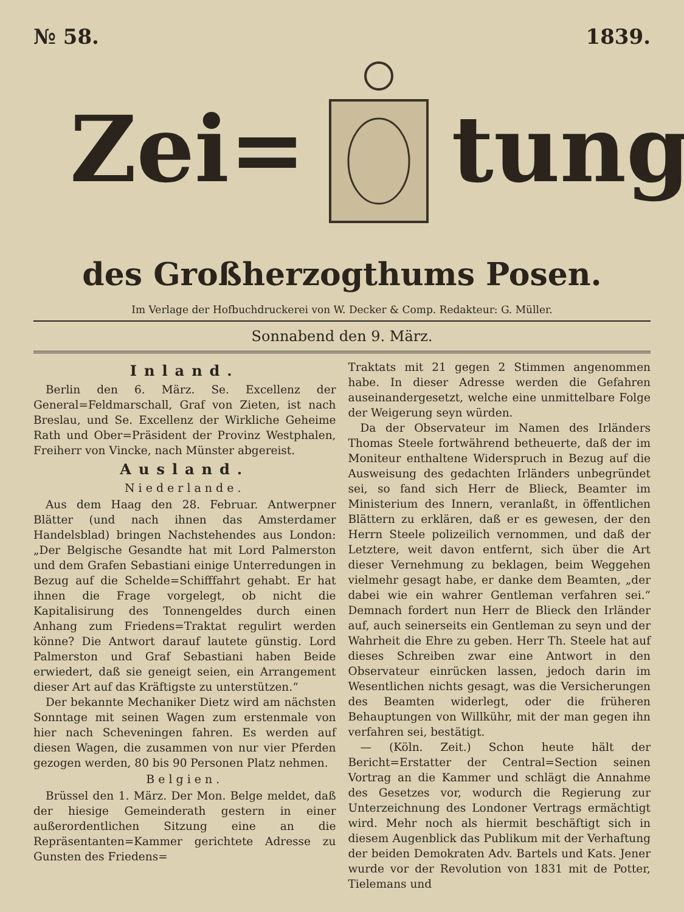№ 58. 1839.
Zei= tung
des Großherzogthums Posen.
Im Verlage der Hofbuchdruckerei von W. Decker & Comp. Redakteur: G. Müller.
Sonnabend den 9. März.
Inland.
Berlin den 6. März. Se. Excellenz der General=Feldmarschall, Graf von Zieten, ist nach Breslau, und Se. Excellenz der Wirkliche Geheime Rath und Ober=Präsident der Provinz Westphalen, Freiherr von Vincke, nach Münster abgereist.
Ausland.
Niederlande.
Aus dem Haag den 28. Februar. Antwerpner Blätter (und nach ihnen das Amsterdamer Handelsblad) bringen Nachstehendes aus London: „Der Belgische Gesandte hat mit Lord Palmerston und dem Grafen Sebastiani einige Unterredungen in Bezug auf die Schelde=Schifffahrt gehabt. Er hat ihnen die Frage vorgelegt, ob nicht die Kapitalisirung des Tonnengeldes durch einen Anhang zum Friedens=Traktat regulirt werden könne? Die Antwort darauf lautete günstig. Lord Palmerston und Graf Sebastiani haben Beide erwiedert, daß sie geneigt seien, ein Arrangement dieser Art auf das Kräftigste zu unterstützen.“
Der bekannte Mechaniker Dietz wird am nächsten Sonntage mit seinen Wagen zum erstenmale von hier nach Scheveningen fahren. Es werden auf diesen Wagen, die zusammen von nur vier Pferden gezogen werden, 80 bis 90 Personen Platz nehmen.
Belgien.
Brüssel den 1. März. Der Mon. Belge meldet, daß der hiesige Gemeinderath gestern in einer außerordentlichen Sitzung eine an die Repräsentanten=Kammer gerichtete Adresse zu Gunsten des Friedens=
Traktats mit 21 gegen 2 Stimmen angenommen habe. In dieser Adresse werden die Gefahren auseinandergesetzt, welche eine unmittelbare Folge der Weigerung seyn würden.
Da der Observateur im Namen des Irländers Thomas Steele fortwährend betheuerte, daß der im Moniteur enthaltene Widerspruch in Bezug auf die Ausweisung des gedachten Irländers unbegründet sei, so fand sich Herr de Blieck, Beamter im Ministerium des Innern, veranlaßt, in öffentlichen Blättern zu erklären, daß er es gewesen, der den Herrn Steele polizeilich vernommen, und daß der Letztere, weit davon entfernt, sich über die Art dieser Vernehmung zu beklagen, beim Weggehen vielmehr gesagt habe, er danke dem Beamten, „der dabei wie ein wahrer Gentleman verfahren sei.“ Demnach fordert nun Herr de Blieck den Irländer auf, auch seinerseits ein Gentleman zu seyn und der Wahrheit die Ehre zu geben. Herr Th. Steele hat auf dieses Schreiben zwar eine Antwort in den Observateur einrücken lassen, jedoch darin im Wesentlichen nichts gesagt, was die Versicherungen des Beamten widerlegt, oder die früheren Behauptungen von Willkühr, mit der man gegen ihn verfahren sei, bestätigt.
— (Köln. Zeit.) Schon heute hält der Bericht=Erstatter der Central=Section seinen Vortrag an die Kammer und schlägt die Annahme des Gesetzes vor, wodurch die Regierung zur Unterzeichnung des Londoner Vertrags ermächtigt wird. Mehr noch als hiermit beschäftigt sich in diesem Augenblick das Publikum mit der Verhaftung der beiden Demokraten Adv. Bartels und Kats. Jener wurde vor der Revolution von 1831 mit de Potter, Tielemans und